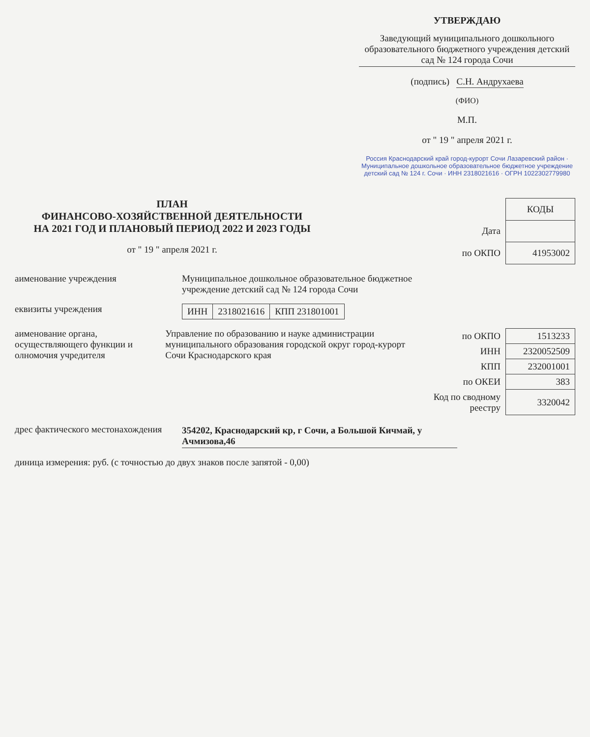УТВЕРЖДАЮ
Заведующий муниципального дошкольного образовательного бюджетного учреждения детский сад № 124 города Сочи
(подпись) С.Н. Андрухаева
(ФИО)
М.П.
от " 19 " апреля 2021 г.
Россия Краснодарский край город-курорт Сочи Лазаревский район · Муниципальное дошкольное образовательное бюджетное учреждение детский сад № 124 г. Сочи · ИНН 2318021616 · ОГРН 1022302779980
ПЛАН
ФИНАНСОВО-ХОЗЯЙСТВЕННОЙ ДЕЯТЕЛЬНОСТИ
НА 2021 ГОД И ПЛАНОВЫЙ ПЕРИОД 2022 И 2023 ГОДЫ
от " 19 " апреля 2021 г.
| | КОДЫ |
| Дата | |
| по ОКПО | 41953002 |
аименование учреждения Муниципальное дошкольное образовательное бюджетное учреждение детский сад № 124 города Сочи
еквизиты учреждения
| ИНН | 2318021616 | КПП 231801001 |
аименование органа, осуществляющего функции и олномочия учредителя
Управление по образованию и науке администрации муниципального образования городской округ город-курорт Сочи Краснодарского края
| по ОКПО | 1513233 |
| ИНН | 2320052509 |
| КПП | 232001001 |
| по ОКЕИ | 383 |
| Код по сводному реестру | 3320042 |
дрес фактического местонахождения
354202, Краснодарский кр, г Сочи, а Большой Кичмай, у Ачмизова,46
диница измерения: руб. (с точностью до двух знаков после запятой - 0,00)